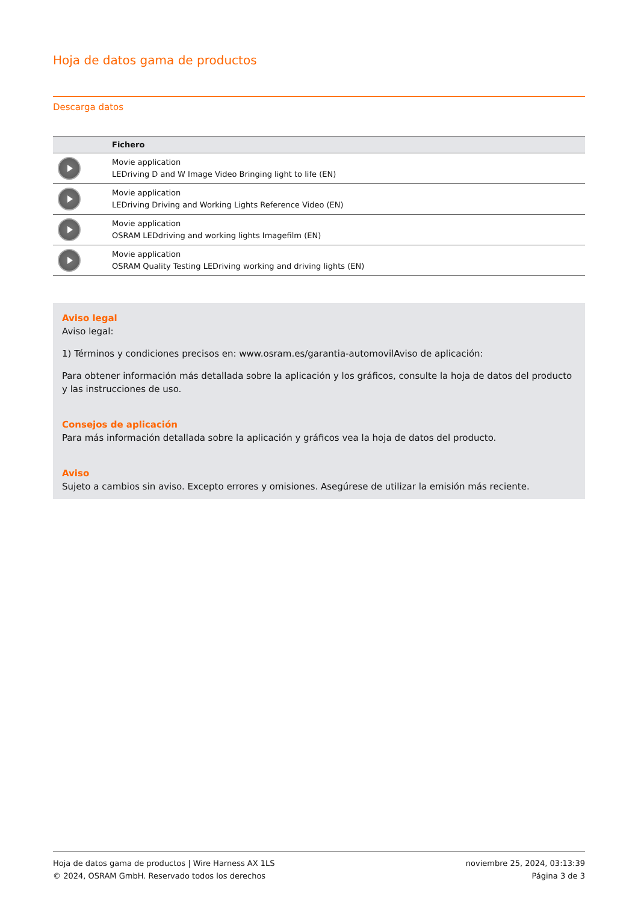Hoja de datos gama de productos
Descarga datos
| | Fichero |
| --- | --- |
| | Movie application LEDriving D and W Image Video Bringing light to life (EN) |
| | Movie application LEDriving Driving and Working Lights Reference Video (EN) |
| | Movie application OSRAM LEDdriving and working lights Imagefilm (EN) |
| | Movie application OSRAM Quality Testing LEDriving working and driving lights (EN) |
Aviso legal
Aviso legal:
1) Términos y condiciones precisos en: www.osram.es/garantia-automovilAviso de aplicación:
Para obtener información más detallada sobre la aplicación y los gráficos, consulte la hoja de datos del producto y las instrucciones de uso.
Consejos de aplicación
Para más información detallada sobre la aplicación y gráficos vea la hoja de datos del producto.
Aviso
Sujeto a cambios sin aviso. Excepto errores y omisiones. Asegúrese de utilizar la emisión más reciente.
Hoja de datos gama de productos | Wire Harness AX 1LS
© 2024, OSRAM GmbH. Reservado todos los derechos
noviembre 25, 2024, 03:13:39
Página 3 de 3